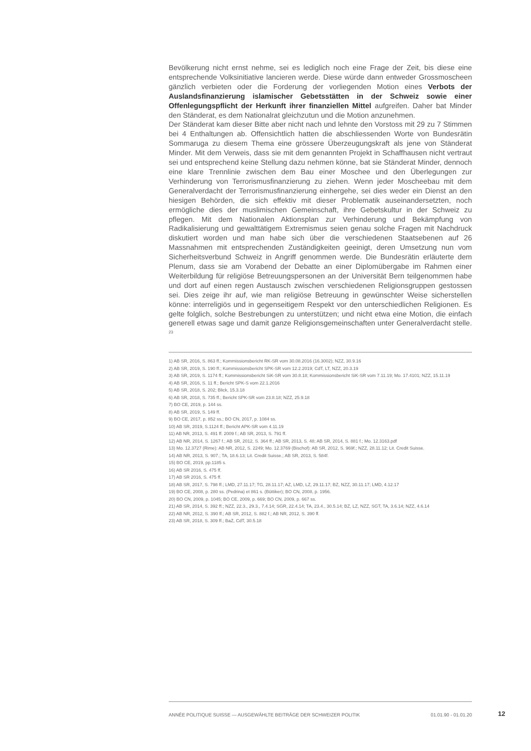Bevölkerung nicht ernst nehme, sei es lediglich noch eine Frage der Zeit, bis diese eine entsprechende Volksinitiative lancieren werde. Diese würde dann entweder Grossmoscheen gänzlich verbieten oder die Forderung der vorliegenden Motion eines Verbots der Auslandsfinanzierung islamischer Gebetsstätten in der Schweiz sowie einer Offenlegungspflicht der Herkunft ihrer finanziellen Mittel aufgreifen. Daher bat Minder den Ständerat, es dem Nationalrat gleichzutun und die Motion anzunehmen.
Der Ständerat kam dieser Bitte aber nicht nach und lehnte den Vorstoss mit 29 zu 7 Stimmen bei 4 Enthaltungen ab. Offensichtlich hatten die abschliessenden Worte von Bundesrätin Sommaruga zu diesem Thema eine grössere Überzeugungskraft als jene von Ständerat Minder. Mit dem Verweis, dass sie mit dem genannten Projekt in Schaffhausen nicht vertraut sei und entsprechend keine Stellung dazu nehmen könne, bat sie Ständerat Minder, dennoch eine klare Trennlinie zwischen dem Bau einer Moschee und den Überlegungen zur Verhinderung von Terrorismusfinanzierung zu ziehen. Wenn jeder Moscheebau mit dem Generalverdacht der Terrorismusfinanzierung einhergehe, sei dies weder ein Dienst an den hiesigen Behörden, die sich effektiv mit dieser Problematik auseinandersetzten, noch ermögliche dies der muslimischen Gemeinschaft, ihre Gebetskultur in der Schweiz zu pflegen. Mit dem Nationalen Aktionsplan zur Verhinderung und Bekämpfung von Radikalisierung und gewalttätigem Extremismus seien genau solche Fragen mit Nachdruck diskutiert worden und man habe sich über die verschiedenen Staatsebenen auf 26 Massnahmen mit entsprechenden Zuständigkeiten geeinigt, deren Umsetzung nun vom Sicherheitsverbund Schweiz in Angriff genommen werde. Die Bundesrätin erläuterte dem Plenum, dass sie am Vorabend der Debatte an einer Diplomübergabe im Rahmen einer Weiterbildung für religiöse Betreuungspersonen an der Universität Bern teilgenommen habe und dort auf einen regen Austausch zwischen verschiedenen Religionsgruppen gestossen sei. Dies zeige ihr auf, wie man religiöse Betreuung in gewünschter Weise sicherstellen könne: interreligiös und in gegenseitigem Respekt vor den unterschiedlichen Religionen. Es gelte folglich, solche Bestrebungen zu unterstützen; und nicht etwa eine Motion, die einfach generell etwas sage und damit ganze Religionsgemeinschaften unter Generalverdacht stelle. <sup>23</sup>
1) AB SR, 2016, S. 863 ff.; Kommissionsbericht RK-SR vom 30.08.2016 (16.3002); NZZ, 30.9.16
2) AB SR, 2019, S. 190 ff.; Kommissionsbericht SPK-SR vom 12.2.2019; CdT, LT, NZZ, 20.3.19
3) AB SR, 2019, S. 1174 ff.; Kommissionsbericht SiK-SR vom 30.8.18; Kommissionsbericht SiK-SR vom 7.11.19; Mo. 17.4101; NZZ, 15.11.19
4) AB SR, 2016, S. 11 ff.; Bericht SPK-S vom 22.1.2016
5) AB SR, 2018, S. 202; Blick, 15.3.18
6) AB SR, 2018, S. 735 ff.; Bericht SPK-SR vom 23.8.18; NZZ, 25.9.18
7) BO CE, 2019, p. 144 ss.
8) AB SR, 2019, S. 149 ff.
9) BO CE, 2017, p. 852 ss.; BO CN, 2017, p. 1084 ss.
10) AB SR, 2019, S.1124 ff.; Bericht APK-SR vom 4.11.19
11) AB NR, 2013, S. 491 ff. 2009 f.; AB SR, 2013, S. 791 ff.
12) AB NR, 2014, S. 1267 f.; AB SR, 2012, S. 364 ff.; AB SR, 2013, S. 48; AB SR, 2014, S. 881 f.; Mo. 12.3163.pdf
13) Mo. 12.3727 (Rime): AB NR, 2012, S. 2249; Mo. 12.3769 (Bischof): AB SR, 2012, S. 969f.; NZZ, 28.11.12; Lit. Credit Suisse.
14) AB NR, 2013, S. 907.; TA, 18.6.13; Lit. Credit Suisse.; AB SR, 2013, S. 584f.
15) BO CE, 2019, pp.1185 s.
16) AB SR 2016, S. 475 ff.
17) AB SR 2016, S. 475 ff.
18) AB SR, 2017, S. 798 ff.; LMD, 27.11.17; TG, 28.11.17; AZ, LMD, LZ, 29.11.17; BZ, NZZ, 30.11.17; LMD, 4.12.17
19) BO CE, 2008, p. 280 ss. (Pedrina) et 861 s. (Büttiker); BO CN, 2008, p. 1956.
20) BO CN, 2009, p. 1045; BO CE, 2009, p. 669; BO CN, 2009, p. 667 ss.
21) AB SR, 2014, S. 392 ff.; NZZ, 22.3., 29.3., 7.4.14; SGR, 22.4.14; TA, 23.4., 30.5.14; BZ, LZ, NZZ, SGT, TA, 3.6.14; NZZ, 4.6.14
22) AB NR, 2012, S. 390 ff.; AB SR, 2012, S. 882 f.; AB NR, 2012, S. 390 ff.
23) AB SR, 2018, S. 309 ff.; BaZ, CdT, 30.5.18
ANNÉE POLITIQUE SUISSE — AUSGEWÄHLTE BEITRÄGE DER SCHWEIZER POLITIK 01.01.90 - 01.01.20
12